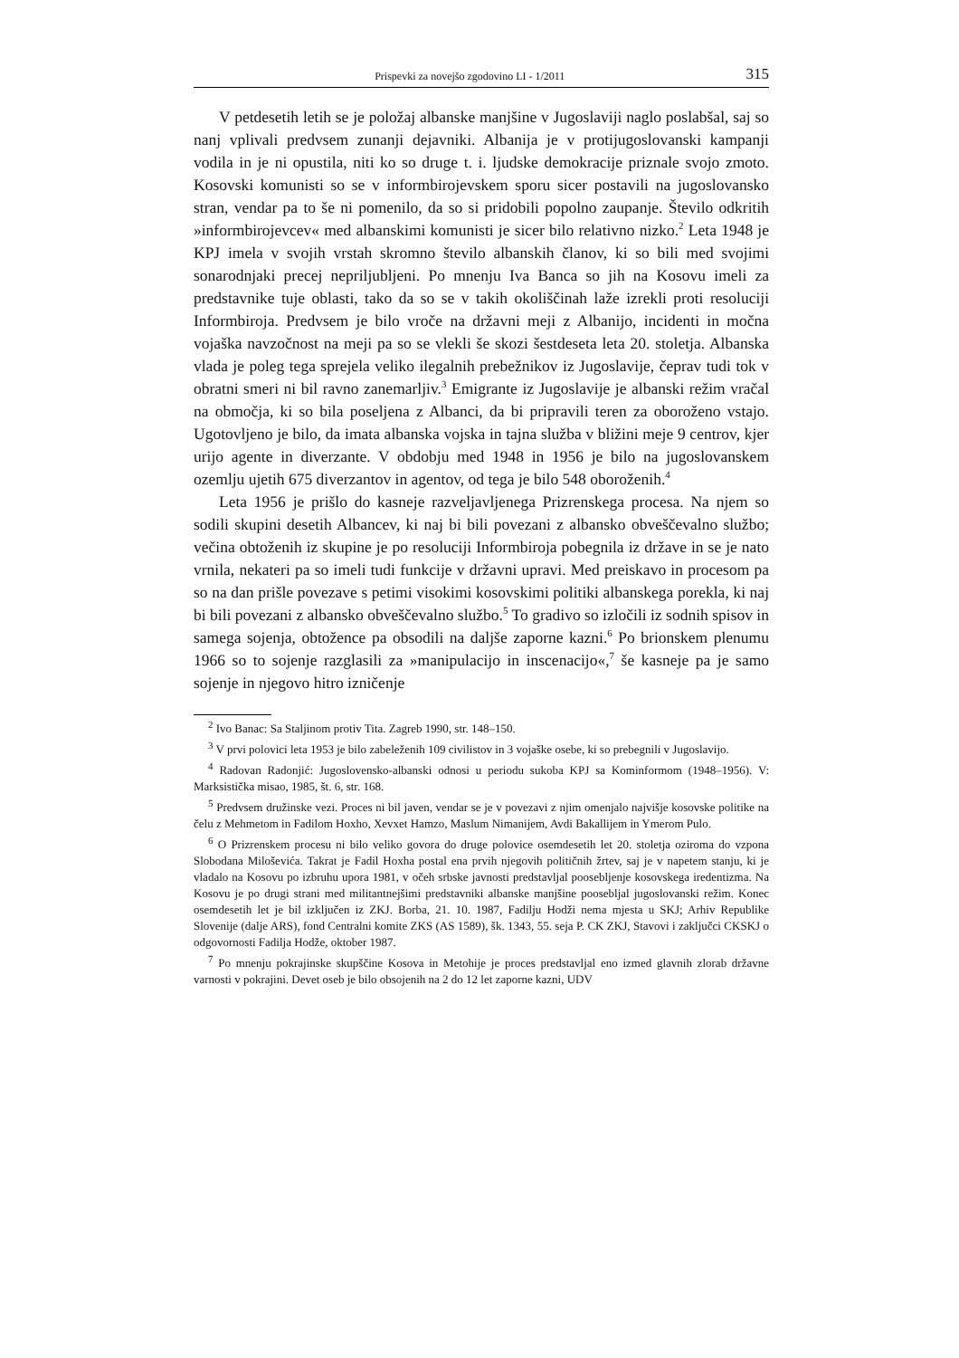Prispevki za novejšo zgodovino LI - 1/2011 315
V petdesetih letih se je položaj albanske manjšine v Jugoslaviji naglo poslabšal, saj so nanj vplivali predvsem zunanji dejavniki. Albanija je v protijugoslovanski kampanji vodila in je ni opustila, niti ko so druge t. i. ljudske demokracije priznale svojo zmoto. Kosovski komunisti so se v informbirojevskem sporu sicer postavili na jugoslovansko stran, vendar pa to še ni pomenilo, da so si pridobili popolno zaupanje. Število odkritih »informbirojevcev« med albanskimi komunisti je sicer bilo relativno nizko.<sup>2</sup> Leta 1948 je KPJ imela v svojih vrstah skromno število albanskih članov, ki so bili med svojimi sonarodnjaki precej nepriljubljeni. Po mnenju Iva Banca so jih na Kosovu imeli za predstavnike tuje oblasti, tako da so se v takih okoliščinah laže izrekli proti resoluciji Informbiroja. Predvsem je bilo vroče na državni meji z Albanijo, incidenti in močna vojaška navzočnost na meji pa so se vlekli še skozi šestdeseta leta 20. stoletja. Albanska vlada je poleg tega sprejela veliko ilegalnih prebežnikov iz Jugoslavije, čeprav tudi tok v obratni smeri ni bil ravno zanemarljiv.<sup>3</sup> Emigrante iz Jugoslavije je albanski režim vračal na območja, ki so bila poseljena z Albanci, da bi pripravili teren za oboroženo vstajo. Ugotovljeno je bilo, da imata albanska vojska in tajna služba v bližini meje 9 centrov, kjer urijo agente in diverzante. V obdobju med 1948 in 1956 je bilo na jugoslovanskem ozemlju ujetih 675 diverzantov in agentov, od tega je bilo 548 oboroženih.<sup>4</sup>
Leta 1956 je prišlo do kasneje razveljavljenega Prizrenskega procesa. Na njem so sodili skupini desetih Albancev, ki naj bi bili povezani z albansko obveščevalno službo; večina obtoženih iz skupine je po resoluciji Informbiroja pobegnila iz države in se je nato vrnila, nekateri pa so imeli tudi funkcije v državni upravi. Med preiskavo in procesom pa so na dan prišle povezave s petimi visokimi kosovskimi politiki albanskega porekla, ki naj bi bili povezani z albansko obveščevalno službo.<sup>5</sup> To gradivo so izločili iz sodnih spisov in samega sojenja, obtožence pa obsodili na daljše zaporne kazni.<sup>6</sup> Po brionskem plenumu 1966 so to sojenje razglasili za »manipulacijo in inscenacijo«,<sup>7</sup> še kasneje pa je samo sojenje in njegovo hitro izničenje
<sup>2</sup> Ivo Banac: Sa Staljinom protiv Tita. Zagreb 1990, str. 148–150.
<sup>3</sup> V prvi polovici leta 1953 je bilo zabeleženih 109 civilistov in 3 vojaške osebe, ki so prebegnili v Jugoslavijo.
<sup>4</sup> Radovan Radonjić: Jugoslovensko-albanski odnosi u periodu sukoba KPJ sa Kominformom (1948–1956). V: Marksistička misao, 1985, št. 6, str. 168.
<sup>5</sup> Predvsem družinske vezi. Proces ni bil javen, vendar se je v povezavi z njim omenjalo najvišje kosovske politike na čelu z Mehmetom in Fadilom Hoxho, Xevxet Hamzo, Maslum Nimanijem, Avdi Bakallijem in Ymerom Pulo.
<sup>6</sup> O Prizrenskem procesu ni bilo veliko govora do druge polovice osemdesetih let 20. stoletja oziroma do vzpona Slobodana Miloševića. Takrat je Fadil Hoxha postal ena prvih njegovih političnih žrtev, saj je v napetem stanju, ki je vladalo na Kosovu po izbruhu upora 1981, v očeh srbske javnosti predstavljal poosebljenje kosovskega iredentizma. Na Kosovu je po drugi strani med militantnejšimi predstavniki albanske manjšine poosebljal jugoslovanski režim. Konec osemdesetih let je bil izključen iz ZKJ. Borba, 21. 10. 1987, Fadilju Hodži nema mjesta u SKJ; Arhiv Republike Slovenije (dalje ARS), fond Centralni komite ZKS (AS 1589), šk. 1343, 55. seja P. CK ZKJ, Stavovi i zaključci CKSKJ o odgovornosti Fadilja Hodže, oktober 1987.
<sup>7</sup> Po mnenju pokrajinske skupščine Kosova in Metohije je proces predstavljal eno izmed glavnih zlorab državne varnosti v pokrajini. Devet oseb je bilo obsojenih na 2 do 12 let zaporne kazni, UDV